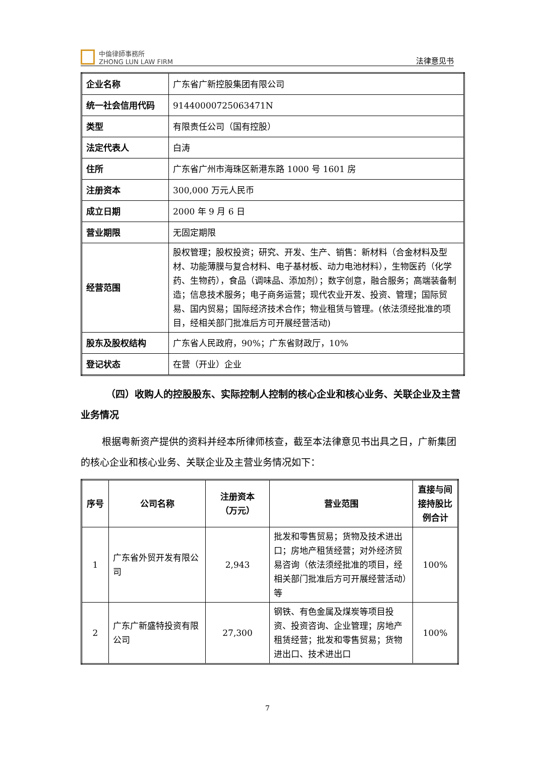中倫律師事務所
ZHONG LUN LAW FIRM
法律意见书
| 企业名称 | 广东省广新控股集团有限公司 |
| 统一社会信用代码 | 91440000725063471N |
| 类型 | 有限责任公司（国有控股） |
| 法定代表人 | 白涛 |
| 住所 | 广东省广州市海珠区新港东路 1000 号 1601 房 |
| 注册资本 | 300,000 万元人民币 |
| 成立日期 | 2000 年 9 月 6 日 |
| 营业期限 | 无固定期限 |
| 经营范围 | 股权管理；股权投资；研究、开发、生产、销售：新材料（合金材料及型材、功能薄膜与复合材料、电子基材板、动力电池材料），生物医药（化学药、生物药），食品（调味品、添加剂）；数字创意，融合服务；高端装备制造；信息技术服务；电子商务运营；现代农业开发、投资、管理；国际贸易、国内贸易；国际经济技术合作；物业租赁与管理。(依法须经批准的项目，经相关部门批准后方可开展经营活动) |
| 股东及股权结构 | 广东省人民政府，90%；广东省财政厅，10% |
| 登记状态 | 在营（开业）企业 |
（四）收购人的控股股东、实际控制人控制的核心企业和核心业务、关联企业及主营业务情况
根据粤新资产提供的资料并经本所律师核查，截至本法律意见书出具之日，广新集团的核心企业和核心业务、关联企业及主营业务情况如下：
| 序号 | 公司名称 | 注册资本 （万元） | 营业范围 | 直接与间接持股比例合计 |
| --- | --- | --- | --- | --- |
| 1 | 广东省外贸开发有限公司 | 2,943 | 批发和零售贸易；货物及技术进出口；房地产租赁经营；对外经济贸易咨询（依法须经批准的项目，经相关部门批准后方可开展经营活动）等 | 100% |
| 2 | 广东广新盛特投资有限公司 | 27,300 | 钢铁、有色金属及煤炭等项目投资、投资咨询、企业管理；房地产租赁经营；批发和零售贸易；货物进出口、技术进出口 | 100% |
7